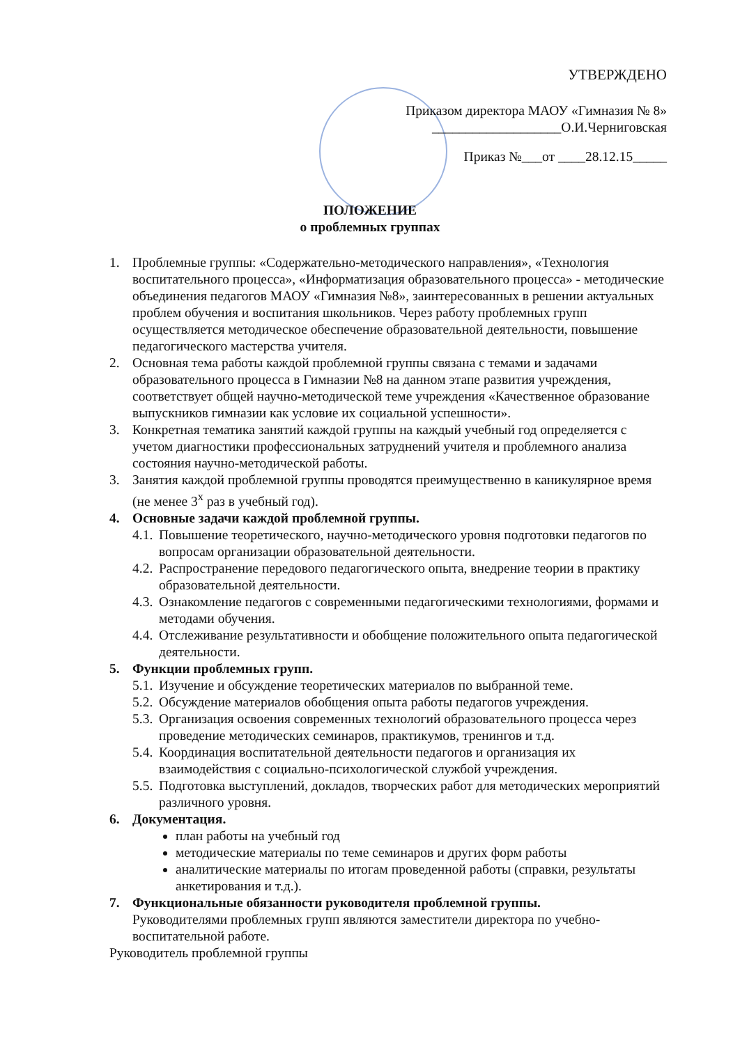УТВЕРЖДЕНО
Приказом директора МАОУ «Гимназия № 8»
___________________О.И.Черниговская
Приказ №___от ____28.12.15_____
ПОЛОЖЕНИЕ
о проблемных группах
1. Проблемные группы: «Содержательно-методического направления», «Технология воспитательного процесса», «Информатизация образовательного процесса» - методические объединения педагогов МАОУ «Гимназия №8», заинтересованных в решении актуальных проблем обучения и воспитания школьников. Через работу проблемных групп осуществляется методическое обеспечение образовательной деятельности, повышение педагогического мастерства учителя.
2. Основная тема работы каждой проблемной группы связана с темами и задачами образовательного процесса в Гимназии №8 на данном этапе развития учреждения, соответствует общей научно-методической теме учреждения «Качественное образование выпускников гимназии как условие их социальной успешности».
3. Конкретная тематика занятий каждой группы на каждый учебный год определяется с учетом диагностики профессиональных затруднений учителя и проблемного анализа состояния научно-методической работы.
3. Занятия каждой проблемной группы проводятся преимущественно в каникулярное время (не менее 3<sup>х</sup> раз в учебный год).
4. Основные задачи каждой проблемной группы.
4.1. Повышение теоретического, научно-методического уровня подготовки педагогов по вопросам организации образовательной деятельности.
4.2. Распространение передового педагогического опыта, внедрение теории в практику образовательной деятельности.
4.3. Ознакомление педагогов с современными педагогическими технологиями, формами и методами обучения.
4.4. Отслеживание результативности и обобщение положительного опыта педагогической деятельности.
5. Функции проблемных групп.
5.1. Изучение и обсуждение теоретических материалов по выбранной теме.
5.2. Обсуждение материалов обобщения опыта работы педагогов учреждения.
5.3. Организация освоения современных технологий образовательного процесса через проведение методических семинаров, практикумов, тренингов и т.д.
5.4. Координация воспитательной деятельности педагогов и организация их взаимодействия с социально-психологической службой учреждения.
5.5. Подготовка выступлений, докладов, творческих работ для методических мероприятий различного уровня.
6. Документация.
план работы на учебный год
методические материалы по теме семинаров и других форм работы
аналитические материалы по итогам проведенной работы (справки, результаты анкетирования и т.д.).
7. Функциональные обязанности руководителя проблемной группы.
Руководителями проблемных групп являются заместители директора по учебно-воспитательной работе.
Руководитель проблемной группы